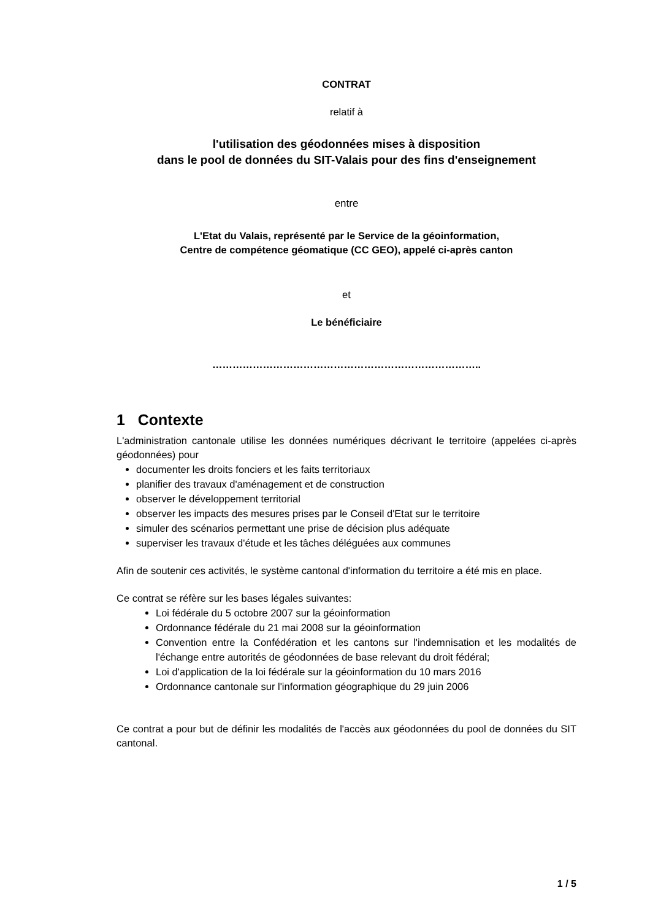CONTRAT
relatif à
l'utilisation des géodonnées mises à disposition
dans le pool de données du SIT-Valais pour des fins d'enseignement
entre
L'Etat du Valais, représenté par le Service de la géoinformation,
Centre de compétence géomatique (CC GEO), appelé ci-après canton
et
Le bénéficiaire
……………………………………………………………………..
1 Contexte
L'administration cantonale utilise les données numériques décrivant le territoire (appelées ci-après géodonnées) pour
documenter les droits fonciers et les faits territoriaux
planifier des travaux d'aménagement et de construction
observer le développement territorial
observer les impacts des mesures prises par le Conseil d'Etat sur le territoire
simuler des scénarios permettant une prise de décision plus adéquate
superviser les travaux d'étude et les tâches déléguées aux communes
Afin de soutenir ces activités, le système cantonal d'information du territoire a été mis en place.
Ce contrat se réfère sur les bases légales suivantes:
Loi fédérale du 5 octobre 2007 sur la géoinformation
Ordonnance fédérale du 21 mai 2008 sur la géoinformation
Convention entre la Confédération et les cantons sur l'indemnisation et les modalités de l'échange entre autorités de géodonnées de base relevant du droit fédéral;
Loi d'application de la loi fédérale sur la géoinformation du 10 mars 2016
Ordonnance cantonale sur l'information géographique du 29 juin 2006
Ce contrat a pour but de définir les modalités de l'accès aux géodonnées du pool de données du SIT cantonal.
1 / 5